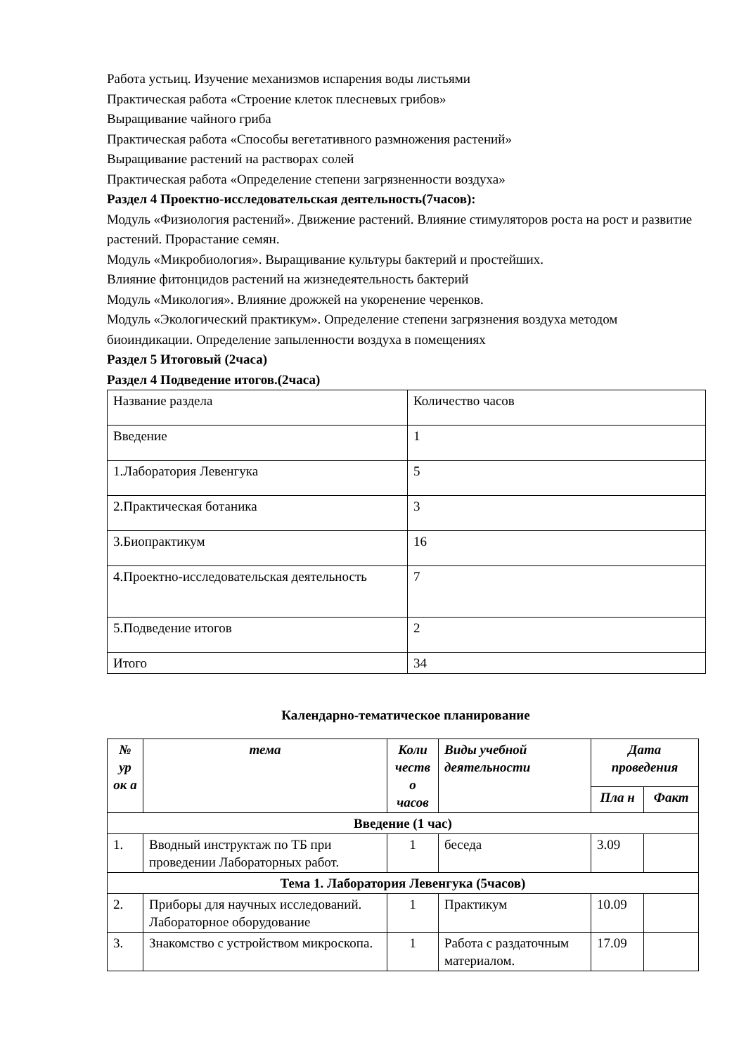Работа устьиц. Изучение механизмов испарения воды листьями
Практическая работа «Строение клеток плесневых грибов»
Выращивание чайного гриба
Практическая работа «Способы вегетативного размножения растений»
Выращивание растений на растворах солей
Практическая работа «Определение степени загрязненности воздуха»
Раздел 4 Проектно-исследовательская деятельность(7часов):
Модуль «Физиология растений». Движение растений. Влияние стимуляторов роста на рост и развитие растений. Прорастание семян.
Модуль «Микробиология». Выращивание культуры бактерий и простейших.
Влияние фитонцидов растений на жизнедеятельность бактерий
Модуль «Микология». Влияние дрожжей на укоренение черенков.
Модуль «Экологический практикум». Определение степени загрязнения воздуха методом биоиндикации. Определение запыленности воздуха в помещениях
Раздел 5 Итоговый (2часа)
Раздел 4 Подведение итогов.(2часа)
| Название раздела | Количество часов |
| Введение | 1 |
| 1.Лаборатория Левенгука | 5 |
| 2.Практическая ботаника | 3 |
| 3.Биопрактикум | 16 |
| 4.Проектно-исследовательская деятельность | 7 |
| 5.Подведение итогов | 2 |
| Итого | 34 |
Календарно-тематическое планирование
| № ур ок а | тема | Коли честв о часов | Виды учебной деятельности | Дата проведения | |
| --- | --- | --- | --- | --- | --- |
| | | | | Пла н | Факт |
| Введение (1 час) | | | | | |
| 1. | Вводный инструктаж по ТБ при проведении Лабораторных работ. | 1 | беседа | 3.09 | |
| Тема 1. Лаборатория Левенгука (5часов) | | | | | |
| 2. | Приборы для научных исследований. Лабораторное оборудование | 1 | Практикум | 10.09 | |
| 3. | Знакомство с устройством микроскопа. | 1 | Работа с раздаточным материалом. | 17.09 | |